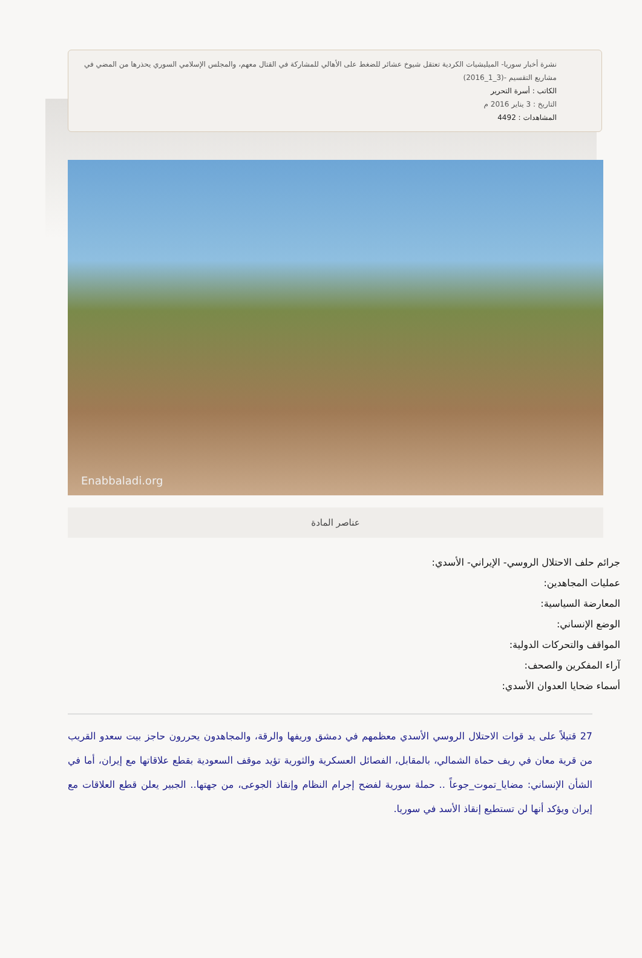نشرة أخبار سوريا- الميليشيات الكردية تعتقل شيوخ عشائر للضغط على الأهالي للمشاركة في القتال معهم، والمجلس الإسلامي السوري يحذرها من المضي في مشاريع التقسيم -(3_1_2016)
الكاتب : أسرة التحرير
التاريخ : 3 يناير 2016 م
المشاهدات : 4492
Enabbaladi.org
عناصر المادة
جرائم حلف الاحتلال الروسي- الإيراني- الأسدي:
عمليات المجاهدين:
المعارضة السياسية:
الوضع الإنساني:
المواقف والتحركات الدولية:
آراء المفكرين والصحف:
أسماء ضحايا العدوان الأسدي:
27 قتيلاً على يد قوات الاحتلال الروسي الأسدي معظمهم في دمشق وريفها والرقة، والمجاهدون يحررون حاجز بيت سعدو القريب من قرية معان في ريف حماة الشمالي، بالمقابل، الفصائل العسكرية والثورية تؤيد موقف السعودية بقطع علاقاتها مع إيران، أما في الشأن الإنساني: مضايا_تموت_جوعاً .. حملة سورية لفضح إجرام النظام وإنقاذ الجوعى، من جهتها.. الجبير يعلن قطع العلاقات مع إيران ويؤكد أنها لن تستطيع إنقاذ الأسد في سوريا.